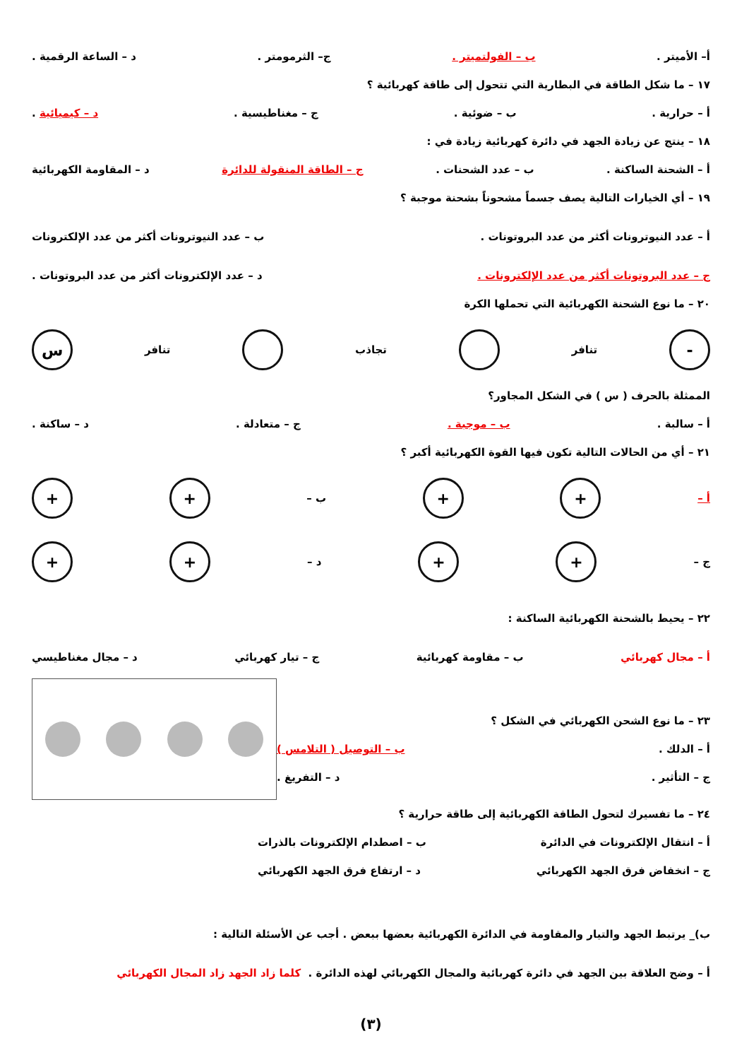أ– الأميتر . ب – الفولتميتر . ج– الثرمومتر . د – الساعة الرقمية .
١٧ – ما شكل الطاقة في البطارية التي تتحول إلى طاقة كهربائية ؟
أ – حرارية . ب – ضوئية . ج – مغناطيسية . د – كيميائية .
١٨ – ينتج عن زيادة الجهد في دائرة كهربائية زيادة في :
أ – الشحنة الساكنة . ب – عدد الشحنات . ج – الطاقة المنقولة للدائرة د – المقاومة الكهربائية
١٩ – أي الخيارات التالية يصف جسماً مشحوناً بشحنة موجبة ؟
أ – عدد النيوترونات أكثر من عدد البروتونات . ب – عدد النيوترونات أكثر من عدد الإلكترونات
ج – عدد البروتونات أكثر من عدد الإلكترونات . د – عدد الإلكترونات أكثر من عدد البروتونات .
٢٠ – ما نوع الشحنة الكهربائية التي تحملها الكرة
- تنافر تجاذب تنافر س
الممثلة بالحرف ( س ) في الشكل المجاور؟
أ – سالبة . ب – موجبة . ج – متعادلة . د – ساكنة .
٢١ – أي من الحالات التالية تكون فيها القوة الكهربائية أكبر ؟
أ – + + ب – + +
ج – + + د – + +
٢٢ – يحيط بالشحنة الكهربائية الساكنة :
أ – مجال كهربائي ب – مقاومة كهربائية ج – تيار كهربائي د – مجال مغناطيسي
٢٣ – ما نوع الشحن الكهربائي في الشكل ؟
أ – الدلك . ب – التوصيل ( التلامس )
ج – التأثير . د – التفريغ .
٢٤ – ما تفسيرك لتحول الطاقة الكهربائية إلى طاقة حرارية ؟
أ – انتقال الإلكترونات في الدائرة ب – اصطدام الإلكترونات بالذرات
ج – انخفاض فرق الجهد الكهربائي د – ارتفاع فرق الجهد الكهربائي
ب)_ يرتبط الجهد والتيار والمقاومة في الدائرة الكهربائية بعضها ببعض . أجب عن الأسئلة التالية :
أ – وضح العلاقة بين الجهد في دائرة كهربائية والمجال الكهربائي لهذه الدائرة . كلما زاد الجهد زاد المجال الكهربائي
(٣)